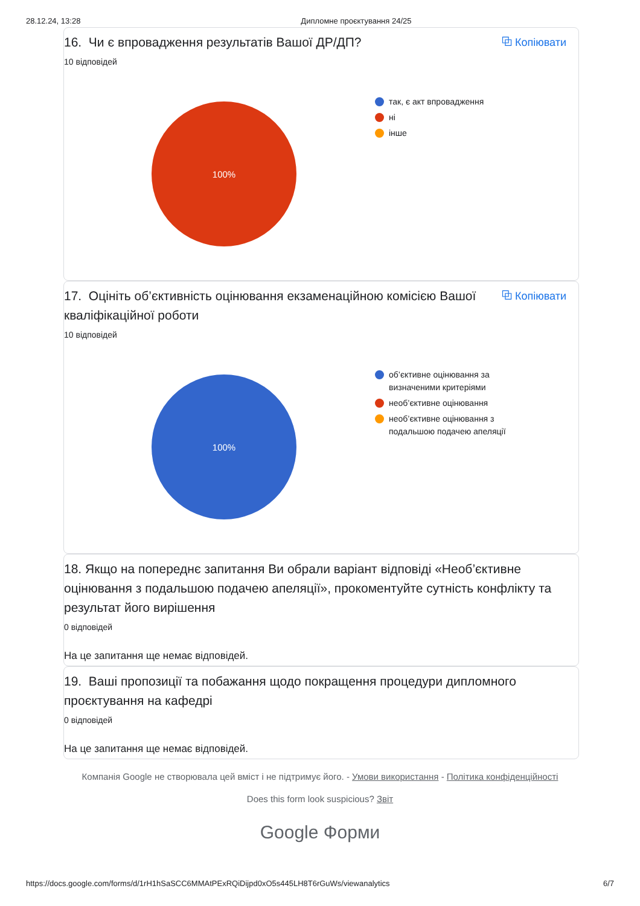28.12.24, 13:28 Дипломне проєктування 24/25
16. Чи є впровадження результатів Вашої ДР/ДП? ⧉ Копіювати
10 відповідей
100%
так, є акт впровадження
ні
інше
17. Оцініть об’єктивність оцінювання екзаменаційною комісією Вашої кваліфікаційної роботи ⧉ Копіювати
10 відповідей
100%
об’єктивне оцінювання за
визначеними критеріями
необ’єктивне оцінювання
необ’єктивне оцінювання з
подальшою подачею апеляції
18. Якщо на попереднє запитання Ви обрали варіант відповіді «Необ’єктивне оцінювання з подальшою подачею апеляції», прокоментуйте сутність конфлікту та результат його вирішення
0 відповідей
На це запитання ще немає відповідей.
19. Ваші пропозиції та побажання щодо покращення процедури дипломного проєктування на кафедрі
0 відповідей
На це запитання ще немає відповідей.
Компанія Google не створювала цей вміст і не підтримує його. - Умови використання - Політика конфіденційності
Does this form look suspicious? Звіт
Google Форми
https://docs.google.com/forms/d/1rH1hSaSCC6MMAtPExRQiDijpd0xO5s445LH8T6rGuWs/viewanalytics 6/7